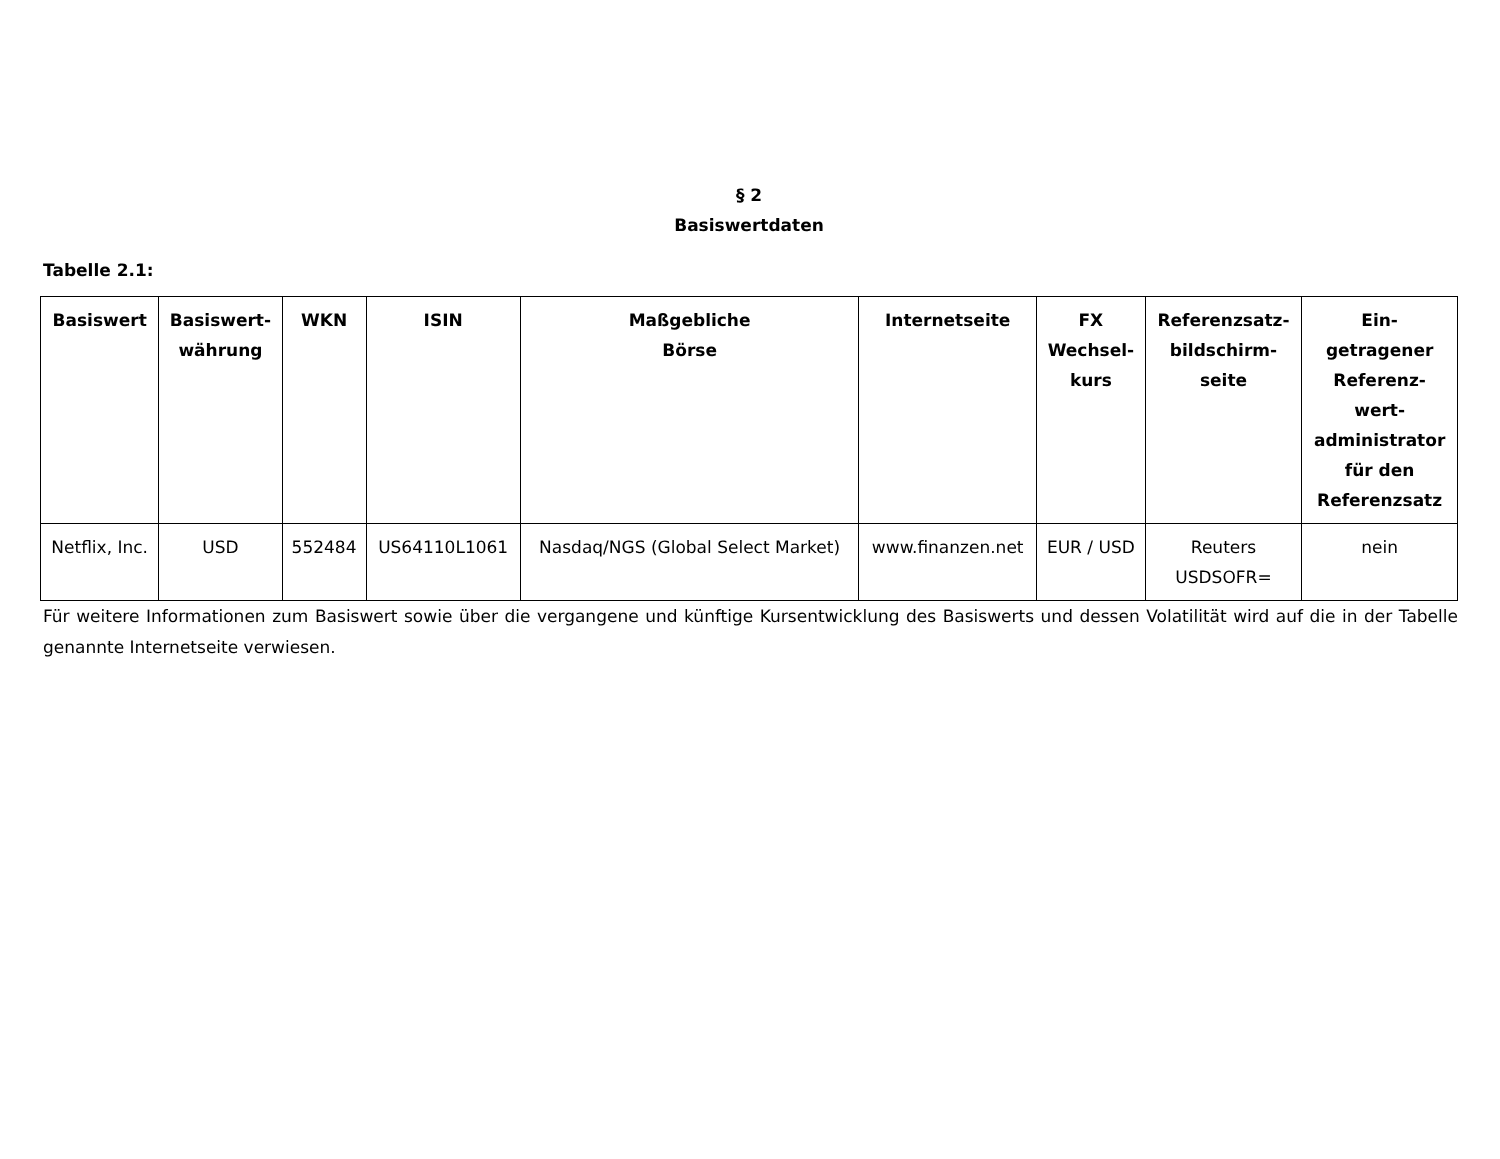§ 2
Basiswertdaten
Tabelle 2.1:
| Basiswert | Basiswert- währung | WKN | ISIN | Maßgebliche Börse | Internetseite | FX Wechsel- kurs | Referenzsatz- bildschirm- seite | Ein- getragener Referenz- wert- administrator für den Referenzsatz |
| --- | --- | --- | --- | --- | --- | --- | --- | --- |
| Netflix, Inc. | USD | 552484 | US64110L1061 | Nasdaq/NGS (Global Select Market) | www.finanzen.net | EUR / USD | Reuters USDSOFR= | nein |
Für weitere Informationen zum Basiswert sowie über die vergangene und künftige Kursentwicklung des Basiswerts und dessen Volatilität wird auf die in der Tabelle genannte Internetseite verwiesen.